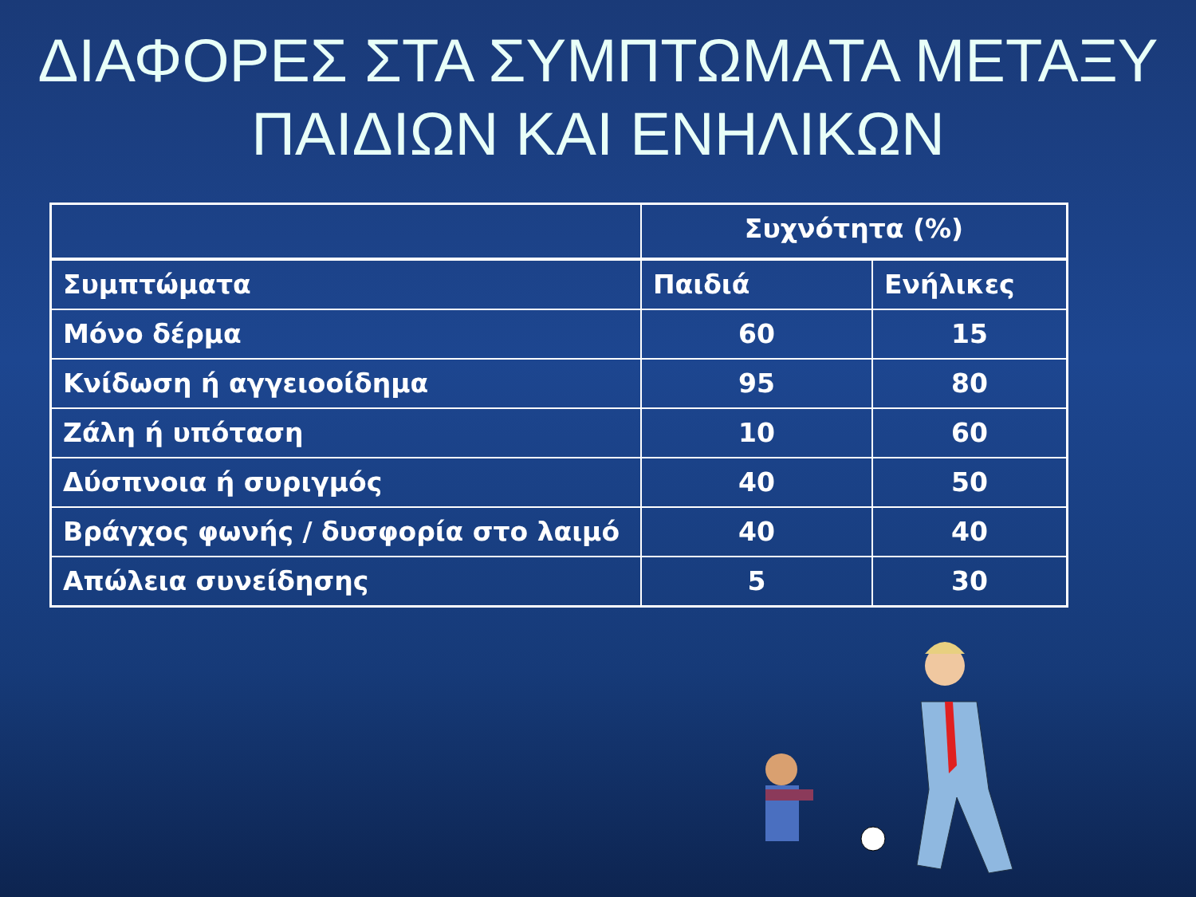ΔΙΑΦΟΡΕΣ ΣΤΑ ΣΥΜΠΤΩΜΑΤΑ ΜΕΤΑΞΥ
ΠΑΙΔΙΩΝ ΚΑΙ ΕΝΗΛΙΚΩΝ
| | Συχνότητα (%) | |
| Συμπτώματα | Παιδιά | Ενήλικες |
| Μόνο δέρμα | 60 | 15 |
| Κνίδωση ή αγγειοοίδημα | 95 | 80 |
| Ζάλη ή υπόταση | 10 | 60 |
| Δύσπνοια ή συριγμός | 40 | 50 |
| Βράγχος φωνής / δυσφορία στο λαιμό | 40 | 40 |
| Απώλεια συνείδησης | 5 | 30 |